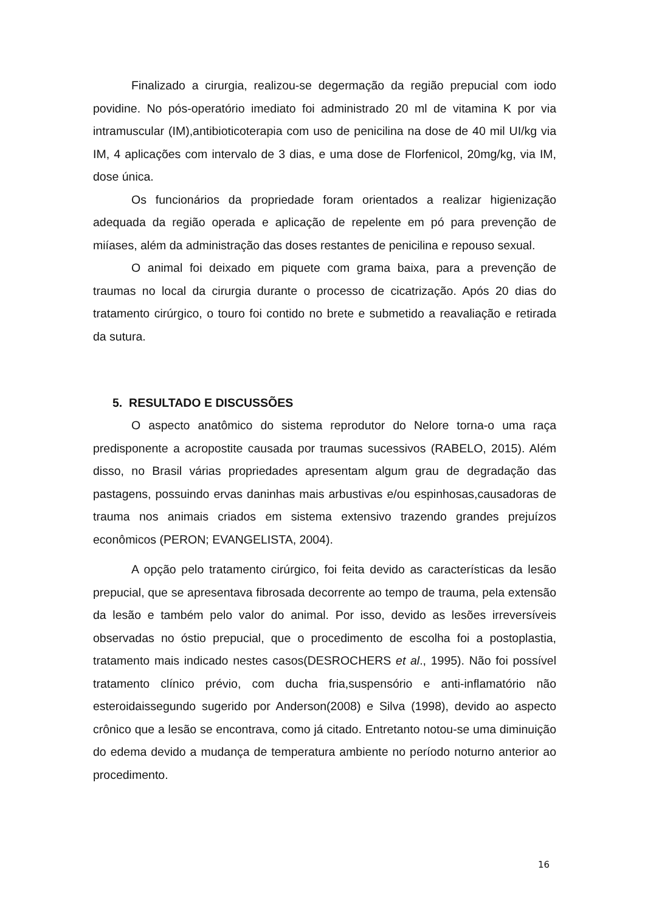Finalizado a cirurgia, realizou-se degermação da região prepucial com iodo povidine. No pós-operatório imediato foi administrado 20 ml de vitamina K por via intramuscular (IM),antibioticoterapia com uso de penicilina na dose de 40 mil UI/kg via IM, 4 aplicações com intervalo de 3 dias, e uma dose de Florfenicol, 20mg/kg, via IM, dose única.
Os funcionários da propriedade foram orientados a realizar higienização adequada da região operada e aplicação de repelente em pó para prevenção de miíases, além da administração das doses restantes de penicilina e repouso sexual.
O animal foi deixado em piquete com grama baixa, para a prevenção de traumas no local da cirurgia durante o processo de cicatrização. Após 20 dias do tratamento cirúrgico, o touro foi contido no brete e submetido a reavaliação e retirada da sutura.
5. RESULTADO E DISCUSSÕES
O aspecto anatômico do sistema reprodutor do Nelore torna-o uma raça predisponente a acropostite causada por traumas sucessivos (RABELO, 2015). Além disso, no Brasil várias propriedades apresentam algum grau de degradação das pastagens, possuindo ervas daninhas mais arbustivas e/ou espinhosas,causadoras de trauma nos animais criados em sistema extensivo trazendo grandes prejuízos econômicos (PERON; EVANGELISTA, 2004).
A opção pelo tratamento cirúrgico, foi feita devido as características da lesão prepucial, que se apresentava fibrosada decorrente ao tempo de trauma, pela extensão da lesão e também pelo valor do animal. Por isso, devido as lesões irreversíveis observadas no óstio prepucial, que o procedimento de escolha foi a postoplastia, tratamento mais indicado nestes casos(DESROCHERS et al., 1995). Não foi possível tratamento clínico prévio, com ducha fria,suspensório e anti-inflamatório não esteroidaissegundo sugerido por Anderson(2008) e Silva (1998), devido ao aspecto crônico que a lesão se encontrava, como já citado. Entretanto notou-se uma diminuição do edema devido a mudança de temperatura ambiente no período noturno anterior ao procedimento.
16